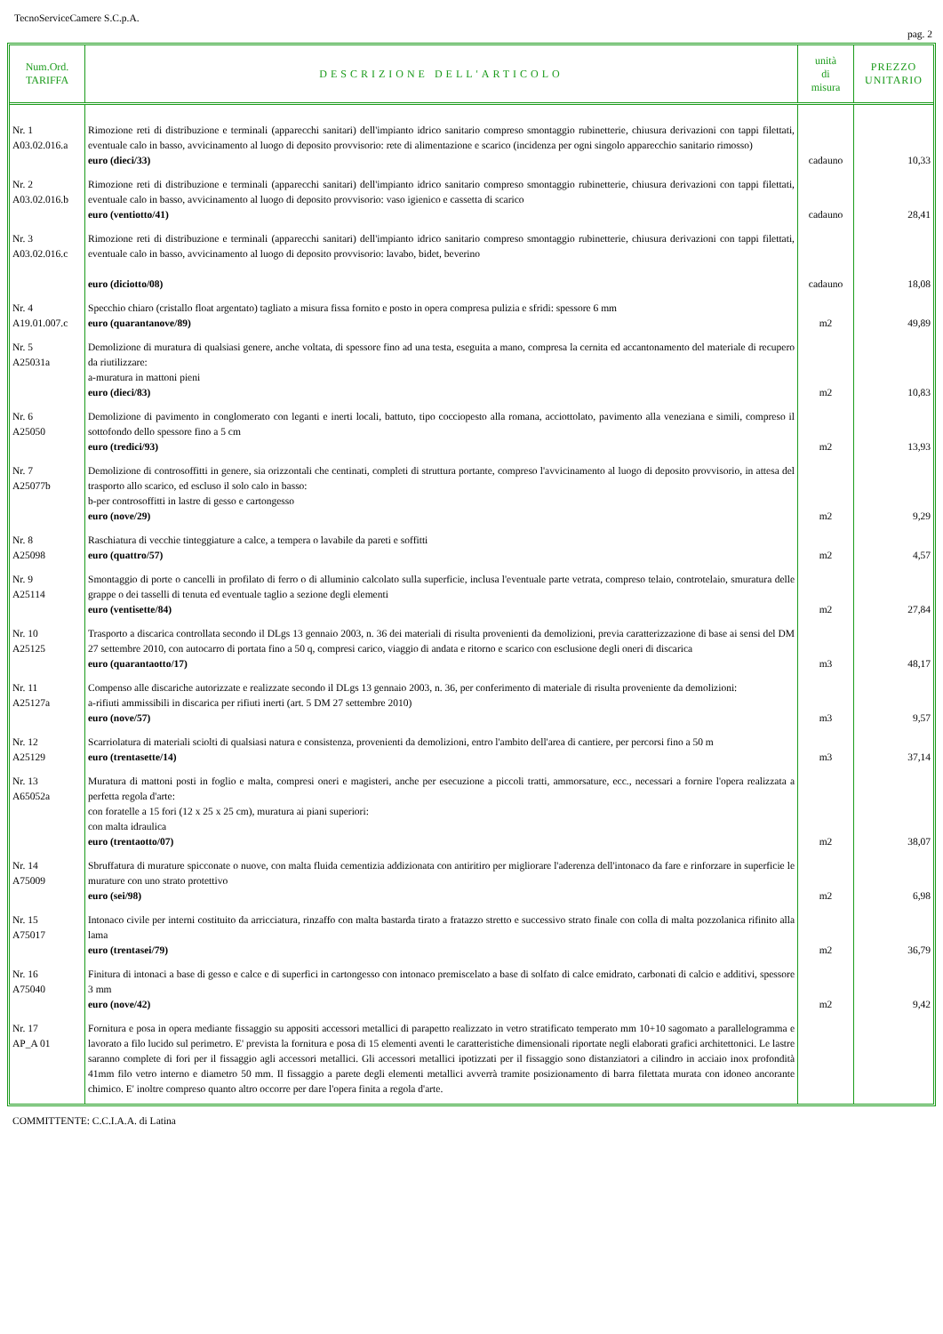TecnoServiceCamere S.C.p.A.
pag. 2
| Num.Ord. TARIFFA | DESCRIZIONE DELL'ARTICOLO | unità di misura | PREZZO UNITARIO |
| --- | --- | --- | --- |
| Nr. 1 A03.02.016.a | Rimozione reti di distribuzione e terminali (apparecchi sanitari) dell'impianto idrico sanitario compreso smontaggio rubinetterie, chiusura derivazioni con tappi filettati, eventuale calo in basso, avvicinamento al luogo di deposito provvisorio: rete di alimentazione e scarico (incidenza per ogni singolo apparecchio sanitario rimosso) euro (dieci/33) | cadauno | 10,33 |
| Nr. 2 A03.02.016.b | Rimozione reti di distribuzione e terminali (apparecchi sanitari) dell'impianto idrico sanitario compreso smontaggio rubinetterie, chiusura derivazioni con tappi filettati, eventuale calo in basso, avvicinamento al luogo di deposito provvisorio: vaso igienico e cassetta di scarico euro (ventiotto/41) | cadauno | 28,41 |
| Nr. 3 A03.02.016.c | Rimozione reti di distribuzione e terminali (apparecchi sanitari) dell'impianto idrico sanitario compreso smontaggio rubinetterie, chiusura derivazioni con tappi filettati, eventuale calo in basso, avvicinamento al luogo di deposito provvisorio: lavabo, bidet, beverino euro (diciotto/08) | cadauno | 18,08 |
| Nr. 4 A19.01.007.c | Specchio chiaro (cristallo float argentato) tagliato a misura fissa fornito e posto in opera compresa pulizia e sfridi: spessore 6 mm euro (quarantanove/89) | m2 | 49,89 |
| Nr. 5 A25031a | Demolizione di muratura di qualsiasi genere, anche voltata, di spessore fino ad una testa, eseguita a mano, compresa la cernita ed accantonamento del materiale di recupero da riutilizzare: a-muratura in mattoni pieni euro (dieci/83) | m2 | 10,83 |
| Nr. 6 A25050 | Demolizione di pavimento in conglomerato con leganti e inerti locali, battuto, tipo cocciopesto alla romana, acciottolato, pavimento alla veneziana e simili, compreso il sottofondo dello spessore fino a 5 cm euro (tredici/93) | m2 | 13,93 |
| Nr. 7 A25077b | Demolizione di controsoffitti in genere, sia orizzontali che centinati, completi di struttura portante, compreso l'avvicinamento al luogo di deposito provvisorio, in attesa del trasporto allo scarico, ed escluso il solo calo in basso: b-per controsoffitti in lastre di gesso e cartongesso euro (nove/29) | m2 | 9,29 |
| Nr. 8 A25098 | Raschiatura di vecchie tinteggiature a calce, a tempera o lavabile da pareti e soffitti euro (quattro/57) | m2 | 4,57 |
| Nr. 9 A25114 | Smontaggio di porte o cancelli in profilato di ferro o di alluminio calcolato sulla superficie, inclusa l'eventuale parte vetrata, compreso telaio, controtelaio, smuratura delle grappe o dei tasselli di tenuta ed eventuale taglio a sezione degli elementi euro (ventisette/84) | m2 | 27,84 |
| Nr. 10 A25125 | Trasporto a discarica controllata secondo il DLgs 13 gennaio 2003, n. 36 dei materiali di risulta provenienti da demolizioni, previa caratterizzazione di base ai sensi del DM 27 settembre 2010, con autocarro di portata fino a 50 q, compresi carico, viaggio di andata e ritorno e scarico con esclusione degli oneri di discarica euro (quarantaotto/17) | m3 | 48,17 |
| Nr. 11 A25127a | Compenso alle discariche autorizzate e realizzate secondo il DLgs 13 gennaio 2003, n. 36, per conferimento di materiale di risulta proveniente da demolizioni: a-rifiuti ammissibili in discarica per rifiuti inerti (art. 5 DM 27 settembre 2010) euro (nove/57) | m3 | 9,57 |
| Nr. 12 A25129 | Scarriolatura di materiali sciolti di qualsiasi natura e consistenza, provenienti da demolizioni, entro l'ambito dell'area di cantiere, per percorsi fino a 50 m euro (trentasette/14) | m3 | 37,14 |
| Nr. 13 A65052a | Muratura di mattoni posti in foglio e malta, compresi oneri e magisteri, anche per esecuzione a piccoli tratti, ammorsature, ecc., necessari a fornire l'opera realizzata a perfetta regola d'arte: con foratelle a 15 fori (12 x 25 x 25 cm), muratura ai piani superiori: con malta idraulica euro (trentaotto/07) | m2 | 38,07 |
| Nr. 14 A75009 | Sbruffatura di murature spicconate o nuove, con malta fluida cementizia addizionata con antiritiro per migliorare l'aderenza dell'intonaco da fare e rinforzare in superficie le murature con uno strato protettivo euro (sei/98) | m2 | 6,98 |
| Nr. 15 A75017 | Intonaco civile per interni costituito da arricciatura, rinzaffo con malta bastarda tirato a fratazzo stretto e successivo strato finale con colla di malta pozzolanica rifinito alla lama euro (trentasei/79) | m2 | 36,79 |
| Nr. 16 A75040 | Finitura di intonaci a base di gesso e calce e di superfici in cartongesso con intonaco premiscelato a base di solfato di calce emidrato, carbonati di calcio e additivi, spessore 3 mm euro (nove/42) | m2 | 9,42 |
| Nr. 17 AP_A 01 | Fornitura e posa in opera mediante fissaggio su appositi accessori metallici di parapetto realizzato in vetro stratificato temperato mm 10+10 sagomato a parallelogramma e lavorato a filo lucido sul perimetro. E' prevista la fornitura e posa di 15 elementi aventi le caratteristiche dimensionali riportate negli elaborati grafici architettonici. Le lastre saranno complete di fori per il fissaggio agli accessori metallici. Gli accessori metallici ipotizzati per il fissaggio sono distanziatori a cilindro in acciaio inox profondità 41mm filo vetro interno e diametro 50 mm. Il fissaggio a parete degli elementi metallici avverrà tramite posizionamento di barra filettata murata con idoneo ancorante chimico. E' inoltre compreso quanto altro occorre per dare l'opera finita a regola d'arte. | | |
COMMITTENTE: C.C.I.A.A. di Latina